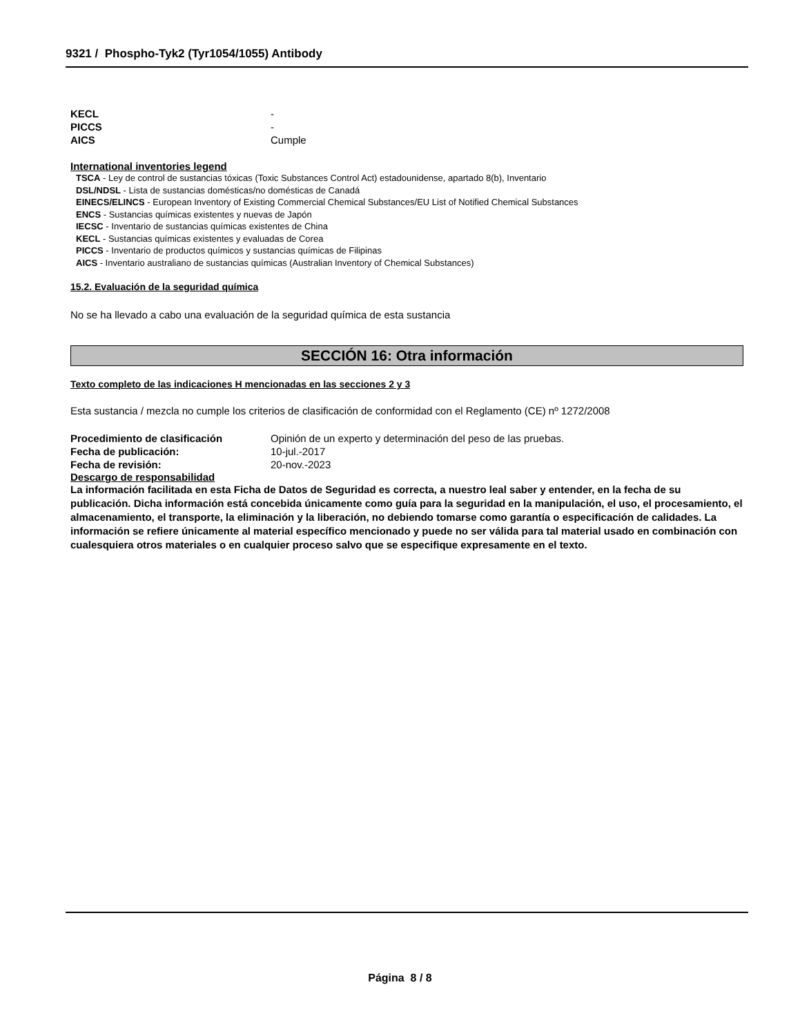9321 / Phospho-Tyk2 (Tyr1054/1055) Antibody
KECL -
PICCS -
AICS Cumple
International inventories legend
TSCA - Ley de control de sustancias tóxicas (Toxic Substances Control Act) estadounidense, apartado 8(b), Inventario
DSL/NDSL - Lista de sustancias domésticas/no domésticas de Canadá
EINECS/ELINCS - European Inventory of Existing Commercial Chemical Substances/EU List of Notified Chemical Substances
ENCS - Sustancias químicas existentes y nuevas de Japón
IECSC - Inventario de sustancias químicas existentes de China
KECL - Sustancias químicas existentes y evaluadas de Corea
PICCS - Inventario de productos químicos y sustancias químicas de Filipinas
AICS - Inventario australiano de sustancias químicas (Australian Inventory of Chemical Substances)
15.2. Evaluación de la seguridad química
No se ha llevado a cabo una evaluación de la seguridad química de esta sustancia
SECCIÓN 16: Otra información
Texto completo de las indicaciones H mencionadas en las secciones 2 y 3
Esta sustancia / mezcla no cumple los criterios de clasificación de conformidad con el Reglamento (CE) nº 1272/2008
Procedimiento de clasificación Opinión de un experto y determinación del peso de las pruebas.
Fecha de publicación: 10-jul.-2017
Fecha de revisión: 20-nov.-2023
Descargo de responsabilidad
La información facilitada en esta Ficha de Datos de Seguridad es correcta, a nuestro leal saber y entender, en la fecha de su publicación. Dicha información está concebida únicamente como guía para la seguridad en la manipulación, el uso, el procesamiento, el almacenamiento, el transporte, la eliminación y la liberación, no debiendo tomarse como garantía o especificación de calidades. La información se refiere únicamente al material específico mencionado y puede no ser válida para tal material usado en combinación con cualesquiera otros materiales o en cualquier proceso salvo que se especifique expresamente en el texto.
Página 8 / 8